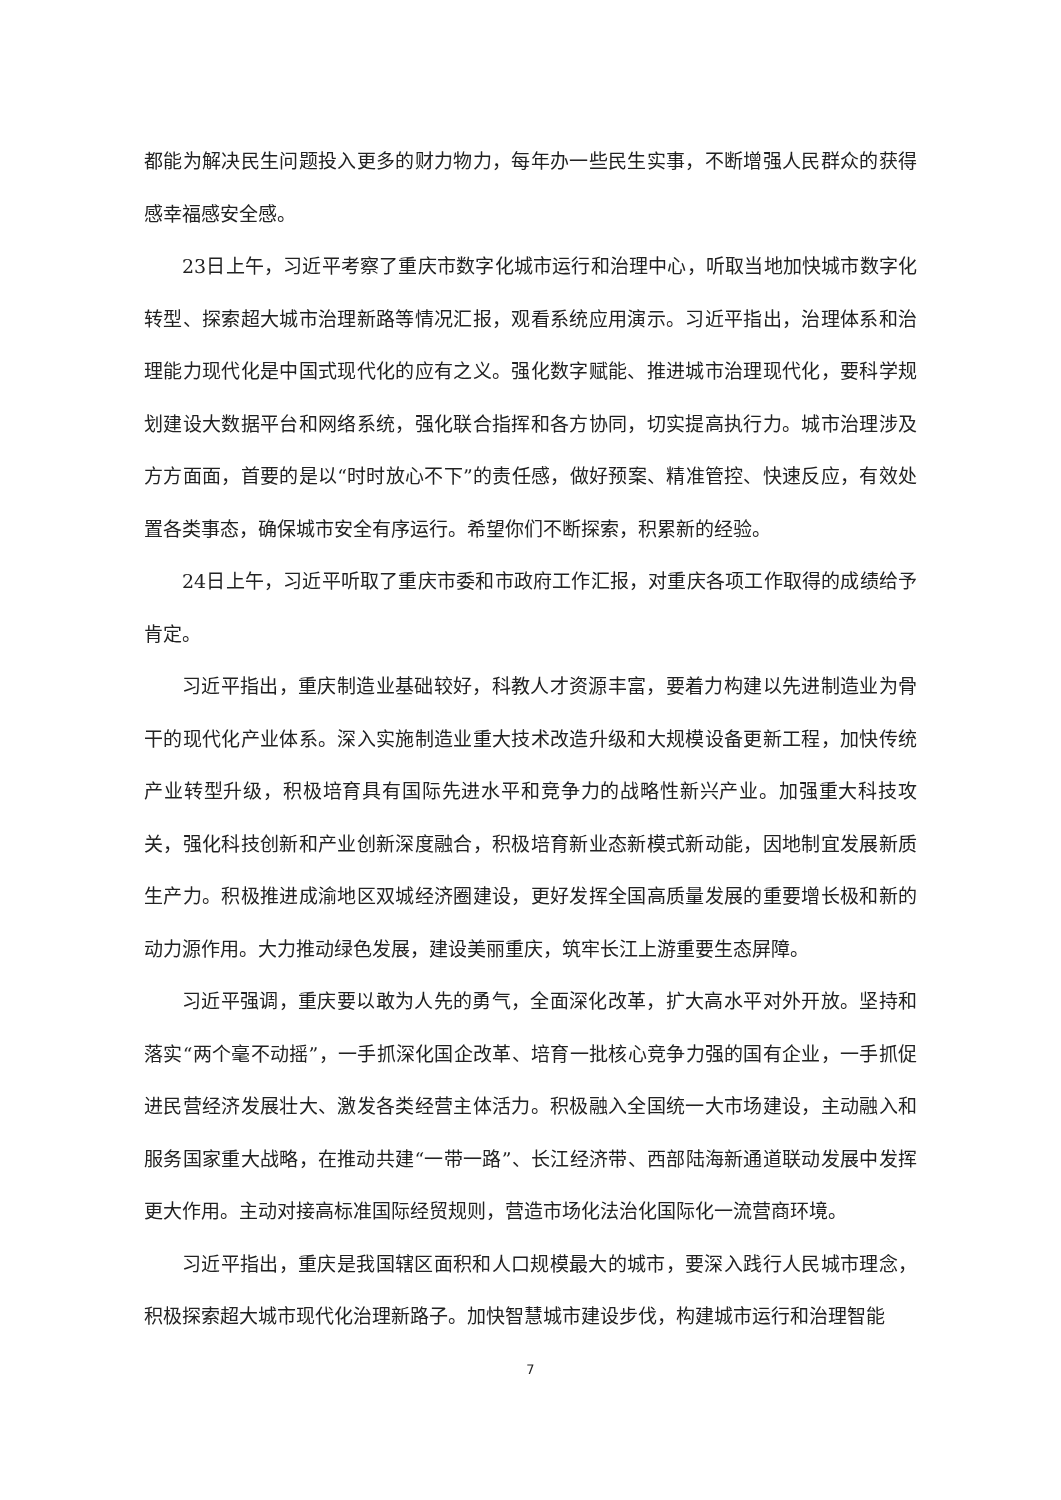都能为解决民生问题投入更多的财力物力，每年办一些民生实事，不断增强人民群众的获得感幸福感安全感。
23日上午，习近平考察了重庆市数字化城市运行和治理中心，听取当地加快城市数字化转型、探索超大城市治理新路等情况汇报，观看系统应用演示。习近平指出，治理体系和治理能力现代化是中国式现代化的应有之义。强化数字赋能、推进城市治理现代化，要科学规划建设大数据平台和网络系统，强化联合指挥和各方协同，切实提高执行力。城市治理涉及方方面面，首要的是以“时时放心不下”的责任感，做好预案、精准管控、快速反应，有效处置各类事态，确保城市安全有序运行。希望你们不断探索，积累新的经验。
24日上午，习近平听取了重庆市委和市政府工作汇报，对重庆各项工作取得的成绩给予肯定。
习近平指出，重庆制造业基础较好，科教人才资源丰富，要着力构建以先进制造业为骨干的现代化产业体系。深入实施制造业重大技术改造升级和大规模设备更新工程，加快传统产业转型升级，积极培育具有国际先进水平和竞争力的战略性新兴产业。加强重大科技攻关，强化科技创新和产业创新深度融合，积极培育新业态新模式新动能，因地制宜发展新质生产力。积极推进成渝地区双城经济圈建设，更好发挥全国高质量发展的重要增长极和新的动力源作用。大力推动绿色发展，建设美丽重庆，筑牢长江上游重要生态屏障。
习近平强调，重庆要以敢为人先的勇气，全面深化改革，扩大高水平对外开放。坚持和落实“两个毫不动摇”，一手抓深化国企改革、培育一批核心竞争力强的国有企业，一手抓促进民营经济发展壮大、激发各类经营主体活力。积极融入全国统一大市场建设，主动融入和服务国家重大战略，在推动共建“一带一路”、长江经济带、西部陆海新通道联动发展中发挥更大作用。主动对接高标准国际经贸规则，营造市场化法治化国际化一流营商环境。
习近平指出，重庆是我国辖区面积和人口规模最大的城市，要深入践行人民城市理念，积极探索超大城市现代化治理新路子。加快智慧城市建设步伐，构建城市运行和治理智能
7